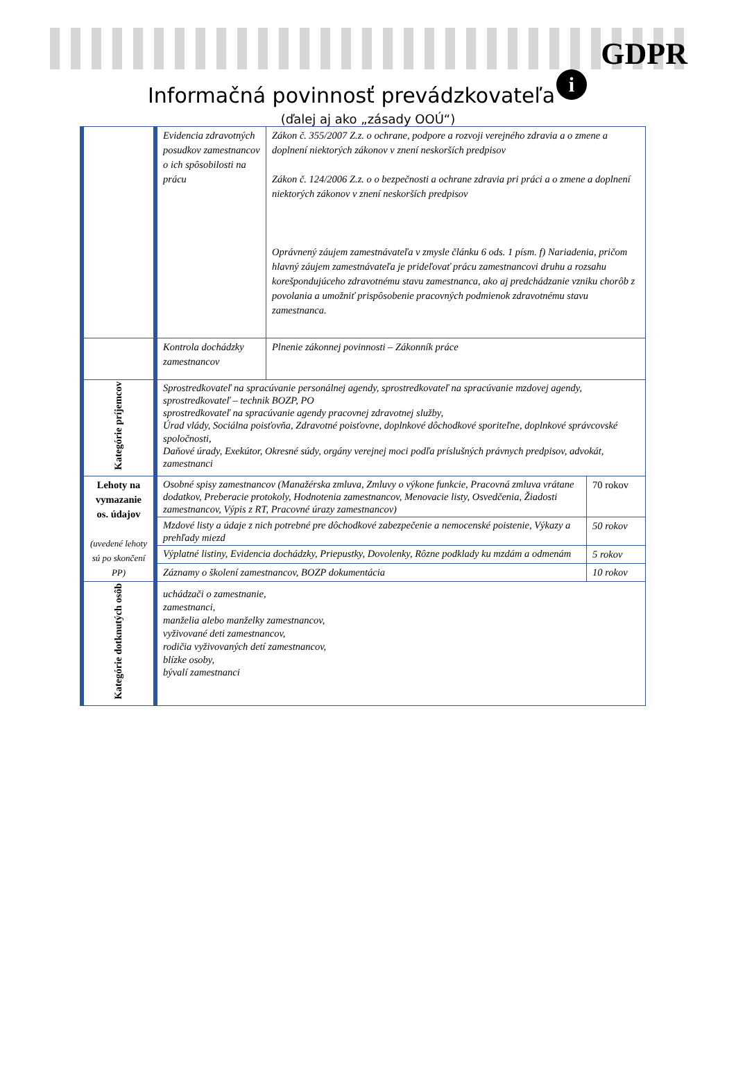GDPR
i
Informačná povinnosť prevádzkovateľa
(ďalej aj ako „zásady OOÚ“)
| | Evidencia zdravotných posudkov zamestnancov o ich spôsobilosti na prácu | Zákon č. 355/2007 Z.z. o ochrane, podpore a rozvoji verejného zdravia a o zmene a doplnení niektorých zákonov v znení neskorších predpisov Zákon č. 124/2006 Z.z. o o bezpečnosti a ochrane zdravia pri práci a o zmene a doplnení niektorých zákonov v znení neskorších predpisov Oprávnený záujem zamestnávateľa v zmysle článku 6 ods. 1 písm. f) Nariadenia, pričom hlavný záujem zamestnávateľa je prideľovať prácu zamestnancovi druhu a rozsahu korešpondujúceho zdravotnému stavu zamestnanca, ako aj predchádzanie vzniku chorôb z povolania a umožniť prispôsobenie pracovných podmienok zdravotnému stavu zamestnanca. | |
| | Kontrola dochádzky zamestnancov | Plnenie zákonnej povinnosti – Zákonník práce | |
| Kategórie príjemcov | Sprostredkovateľ na spracúvanie personálnej agendy, sprostredkovateľ na spracúvanie mzdovej agendy, sprostredkovateľ – technik BOZP, PO sprostredkovateľ na spracúvanie agendy pracovnej zdravotnej služby, Úrad vlády, Sociálna poisťovňa, Zdravotné poisťovne, doplnkové dôchodkové sporiteľne, doplnkové správcovské spoločnosti, Daňové úrady, Exekútor, Okresné súdy, orgány verejnej moci podľa príslušných právnych predpisov, advokát, zamestnanci | | |
| Lehoty na vymazanie os. údajov (uvedené lehoty sú po skončení PP) | Osobné spisy zamestnancov (Manažérska zmluva, Zmluvy o výkone funkcie, Pracovná zmluva vrátane dodatkov, Preberacie protokoly, Hodnotenia zamestnancov, Menovacie listy, Osvedčenia, Žiadosti zamestnancov, Výpis z RT, Pracovné úrazy zamestnancov) | | 70 rokov |
| | Mzdové listy a údaje z nich potrebné pre dôchodkové zabezpečenie a nemocenské poistenie, Výkazy a prehľady miezd | | 50 rokov |
| | Výplatné listiny, Evidencia dochádzky, Priepustky, Dovolenky, Rôzne podklady ku mzdám a odmenám | | 5 rokov |
| | Záznamy o školení zamestnancov, BOZP dokumentácia | | 10 rokov |
| Kategórie dotknutých osôb | uchádzači o zamestnanie, zamestnanci, manželia alebo manželky zamestnancov, vyživované deti zamestnancov, rodičia vyživovaných detí zamestnancov, blízke osoby, bývalí zamestnanci | | |